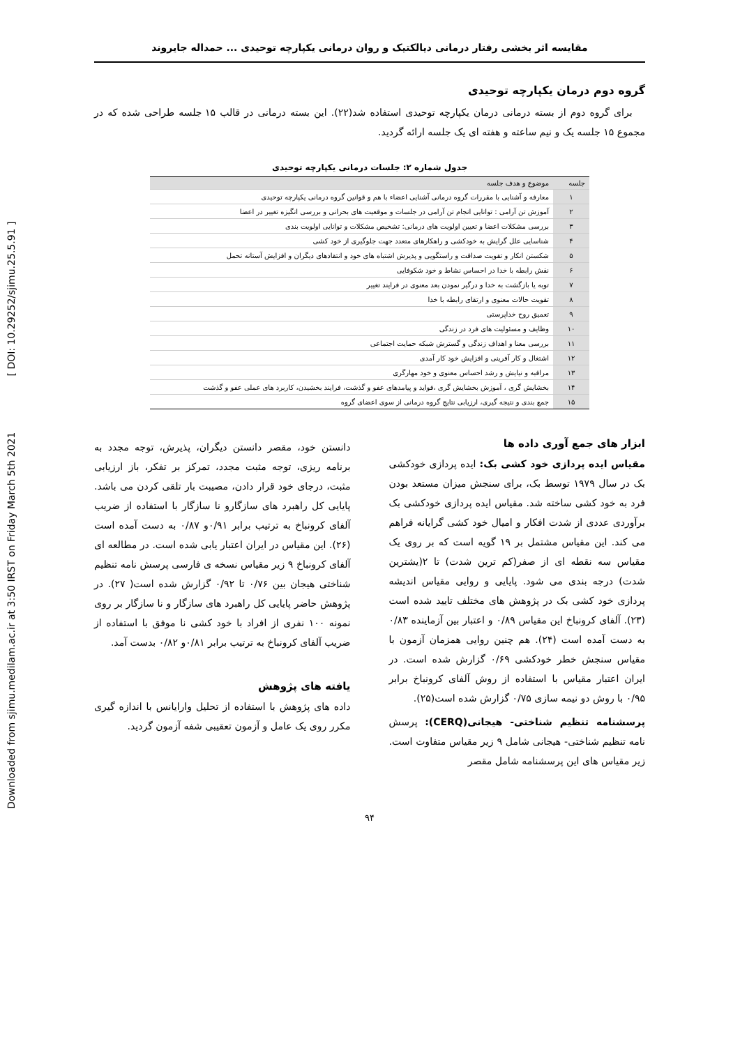Downloaded from sjimu.medilam.ac.ir at 3:50 IRST on Friday March 5th 2021 [ DOI: 10.29252/sjimu.25.5.91 ]
مقایسه اثر بخشی رفتار درمانی دیالکتیک و روان درمانی یکپارچه توحیدی ... حمداله جایروند
گروه دوم درمان یکپارچه توحیدی
برای گروه دوم از بسته درمانی درمان یکپارچه توحیدی استفاده شد(۲۲). این بسته درمانی در قالب ۱۵ جلسه طراحی شده که در مجموع ۱۵ جلسه یک و نیم ساعته و هفته ای یک جلسه ارائه گردید.
جدول شماره ۲: جلسات درمانی یکپارچه توحیدی
| جلسه | موضوع و هدف جلسه |
| --- | --- |
| ۱ | معارفه و آشنایی با مقررات گروه درمانی آشنایی اعضاء با هم و قوانین گروه درمانی یکپارچه توحیدی |
| ۲ | آموزش تن آرامی : توانایی انجام تن آرامی در جلسات و موقعیت های بحرانی و بررسی انگیزه تغییر در اعضا |
| ۳ | بررسی مشکلات اعضا و تعیین اولویت های درمانی: تشخیص مشکلات و توانایی اولویت بندی |
| ۴ | شناسایی علل گرایش به خودکشی و راهکارهای متعدد جهت جلوگیری از خود کشی |
| ۵ | شکستن انکار و تقویت صداقت و راستگویی و پذیرش اشتباه های خود و انتقادهای دیگران و افزایش آستانه تحمل |
| ۶ | نقش رابطه با خدا در احساس نشاط و خود شکوفایی |
| ۷ | توبه یا بازگشت به خدا و درگیر نمودن بعد معنوی در فرایند تغییر |
| ۸ | تقویت حالات معنوی و ارتقای رابطه با خدا |
| ۹ | تعمیق روح خداپرستی |
| ۱۰ | وظایف و مسئولیت های فرد در زندگی |
| ۱۱ | بررسی معنا و اهداف زندگی و گسترش شبکه حمایت اجتماعی |
| ۱۲ | اشتغال و کار آفرینی و افزایش خود کار آمدی |
| ۱۳ | مراقبه و نیایش و رشد احساس معنوی و خود مهارگری |
| ۱۴ | بخشایش گری ، آموزش بخشایش گری ،فواید و پیامدهای عفو و گذشت، فرایند بخشیدن، کاربرد های عملی عفو و گذشت |
| ۱۵ | جمع بندی و نتیجه گیری، ارزیابی نتایج گروه درمانی از سوی اعضای گروه |
ابزار های جمع آوری داده ها
مقیاس ایده پردازی خود کشی بک: ایده پردازی خودکشی بک در سال ۱۹۷۹ توسط بک، برای سنجش میزان مستعد بودن فرد به خود کشی ساخته شد. مقیاس ایده پردازی خودکشی بک برآوردی عددی از شدت افکار و امیال خود کشی گرایانه فراهم می کند. این مقیاس مشتمل بر ۱۹ گویه است که بر روی یک مقیاس سه نقطه ای از صفر(کم ترین شدت) تا ۲(یشترین شدت) درجه بندی می شود. پایایی و روایی مقیاس اندیشه پردازی خود کشی بک در پژوهش های مختلف تایید شده است (۲۳). آلفای کرونباخ این مقیاس ۰/۸۹ و اعتبار بین آزماینده ۰/۸۳ به دست آمده است (۲۴). هم چنین روایی همزمان آزمون با مقیاس سنجش خطر خودکشی ۰/۶۹ گزارش شده است. در ایران اعتبار مقیاس با استفاده از روش آلفای کرونباخ برابر ۰/۹۵ با روش دو نیمه سازی ۰/۷۵ گزارش شده است(۲۵).
پرسشنامه تنظیم شناختی- هیجانی(CERQ): پرسش نامه تنظیم شناختی- هیجانی شامل ۹ زیر مقیاس متفاوت است. زیر مقیاس های این پرسشنامه شامل مقصر
دانستن خود، مقصر دانستن دیگران، پذیرش، توجه مجدد به برنامه ریزی، توجه مثبت مجدد، تمرکز بر تفکر، باز ارزیابی مثبت، درجای خود قرار دادن، مصیبت بار تلقی کردن می باشد. پایایی کل راهبرد های سازگارو نا سازگار با استفاده از ضریب آلفای کرونباخ به ترتیب برابر ۰/۹۱و ۰/۸۷ به دست آمده است (۲۶). این مقیاس در ایران اعتبار یابی شده است. در مطالعه ای آلفای کرونباخ ۹ زیر مقیاس نسخه ی فارسی پرسش نامه تنظیم شناختی هیجان بین ۰/۷۶ تا ۰/۹۲ گزارش شده است( ۲۷). در پژوهش حاضر پایایی کل راهبرد های سازگار و نا سازگار بر روی نمونه ۱۰۰ نفری از افراد با خود کشی نا موفق با استفاده از ضریب آلفای کرونباخ به ترتیب برابر ۰/۸۱و ۰/۸۲ بدست آمد.
یافته های پژوهش
داده های پژوهش با استفاده از تحلیل وارایانس با اندازه گیری مکرر روی یک عامل و آزمون تعقیبی شفه آزمون گردید.
۹۴